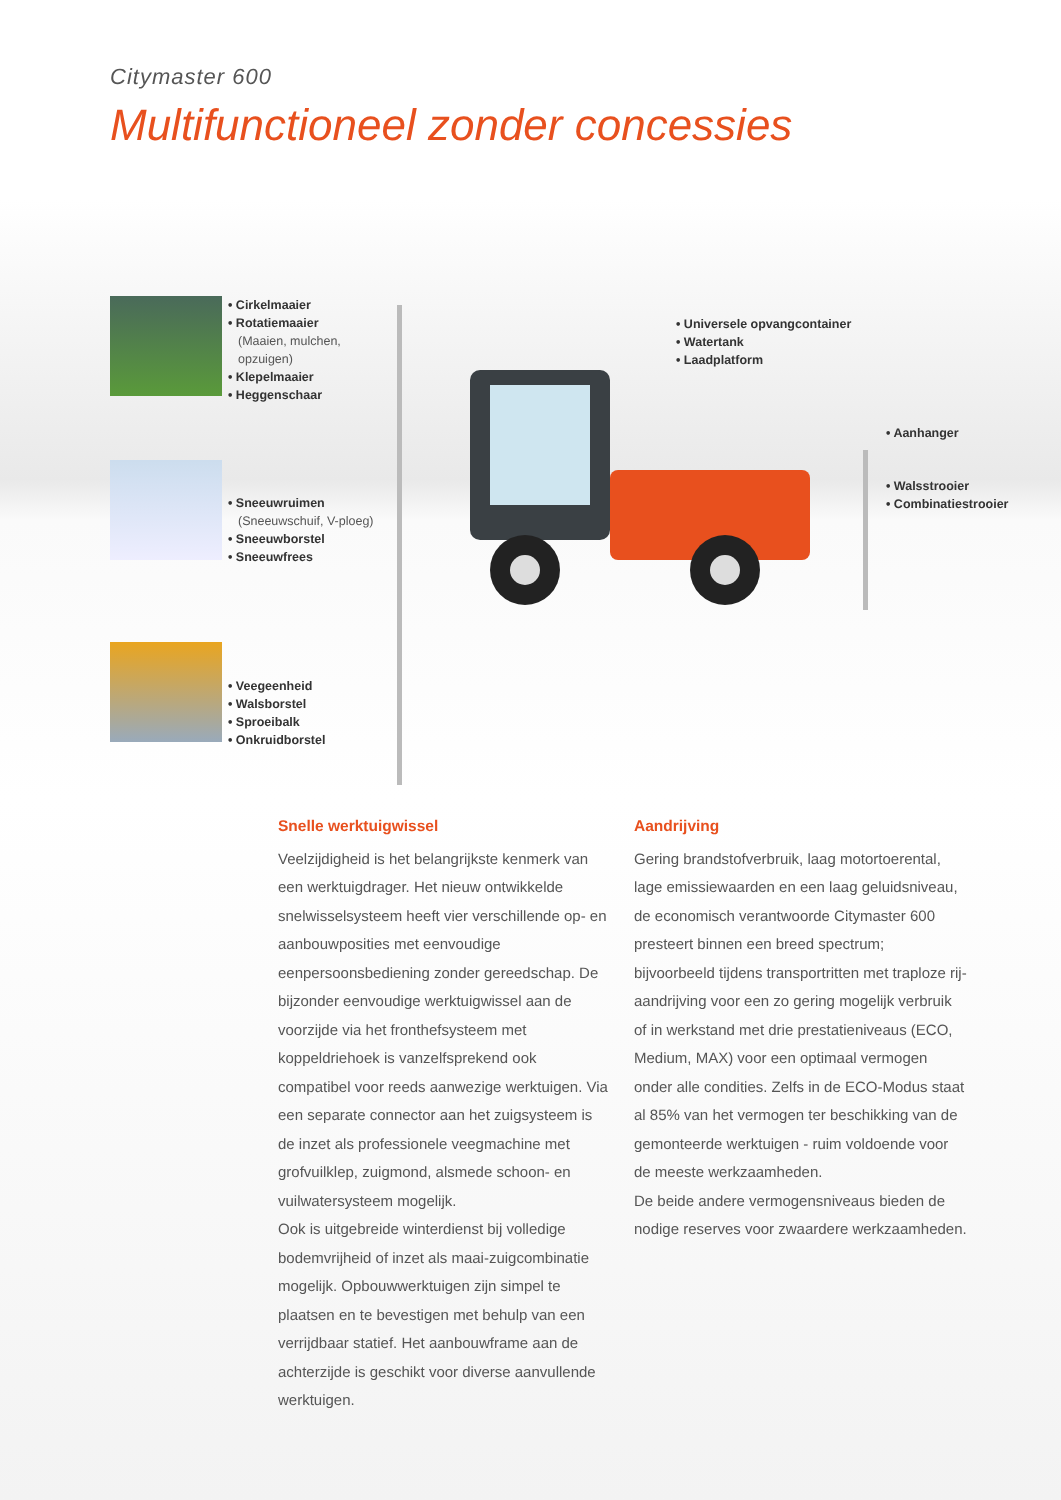Citymaster 600
Multifunctioneel zonder concessies
• Cirkelmaaier
• Rotatiemaaier
(Maaien, mulchen,
opzuigen)
• Klepelmaaier
• Heggenschaar
• Sneeuwruimen
(Sneeuwschuif, V-ploeg)
• Sneeuwborstel
• Sneeuwfrees
• Veegeenheid
• Walsborstel
• Sproeibalk
• Onkruidborstel
• Universele opvangcontainer
• Watertank
• Laadplatform
• Aanhanger
• Walsstrooier
• Combinatiestrooier
Snelle werktuigwissel
Veelzijdigheid is het belangrijkste kenmerk van een werktuigdrager. Het nieuw ontwikkelde snelwisselsysteem heeft vier verschillende op- en aanbouwposities met eenvoudige eenpersoonsbediening zonder gereedschap. De bijzonder eenvoudige werktuigwissel aan de voorzijde via het fronthefsysteem met koppeldriehoek is vanzelfsprekend ook compatibel voor reeds aanwezige werktuigen. Via een separate connector aan het zuig­systeem is de inzet als professionele veeg­machine met grofvuilklep, zuigmond, alsmede schoon- en vuilwatersysteem mogelijk.
Ook is uitgebreide winterdienst bij volledige bodemvrijheid of inzet als maai-zuigcombinatie mogelijk. Opbouwwerktuigen zijn simpel te plaatsen en te bevestigen met behulp van een verrijdbaar statief. Het aanbouwframe aan de achterzijde is geschikt voor diverse aanvullen­de werktuigen.
Aandrijving
Gering brandstofverbruik, laag motortoerental, lage emissiewaarden en een laag geluids­niveau, de economisch verantwoorde Citymaster 600 presteert binnen een breed spectrum; bijvoorbeeld tijdens transportritten met traploze rij-aandrijving voor een zo gering mogelijk verbruik of in werkstand met drie prestatieniveaus (ECO, Medium, MAX) voor een optimaal vermogen onder alle condities. Zelfs in de ECO-Modus staat al 85% van het vermogen ter beschikking van de gemonteerde werktuigen - ruim voldoende voor de meeste werkzaamheden.
De beide andere vermogensniveaus bieden de nodige reserves voor zwaardere werk­zaamheden.